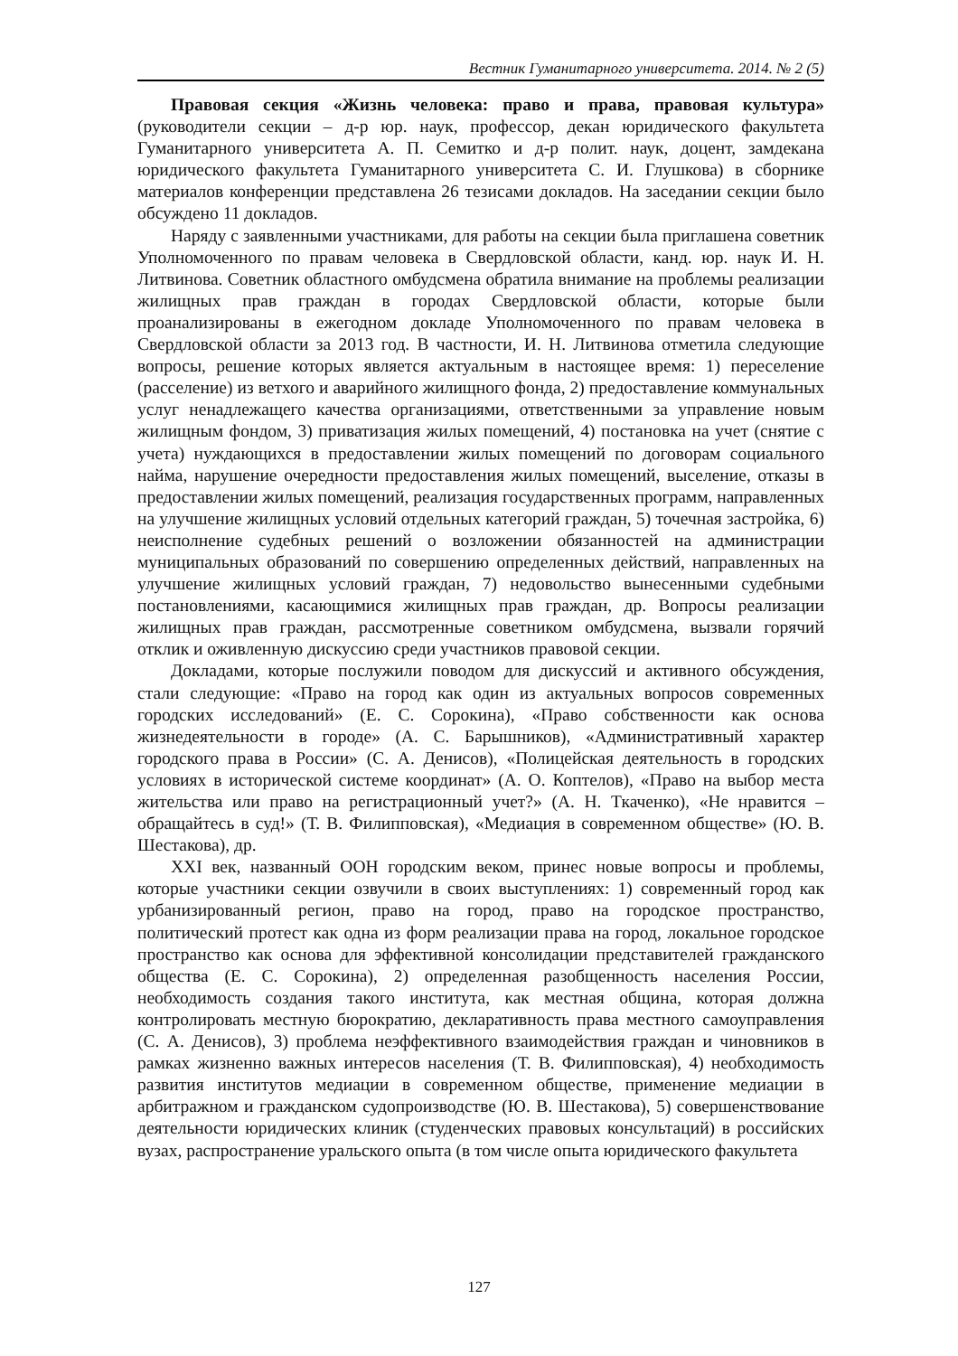Вестник Гуманитарного университета. 2014. № 2 (5)
Правовая секция «Жизнь человека: право и права, правовая культура» (руководители секции – д-р юр. наук, профессор, декан юридического факультета Гуманитарного университета А. П. Семитко и д-р полит. наук, доцент, замдекана юридического факультета Гуманитарного университета С. И. Глушкова) в сборнике материалов конференции представлена 26 тезисами докладов. На заседании секции было обсуждено 11 докладов.
Наряду с заявленными участниками, для работы на секции была приглашена советник Уполномоченного по правам человека в Свердловской области, канд. юр. наук И. Н. Литвинова. Советник областного омбудсмена обратила внимание на проблемы реализации жилищных прав граждан в городах Свердловской области, которые были проанализированы в ежегодном докладе Уполномоченного по правам человека в Свердловской области за 2013 год. В частности, И. Н. Литвинова отметила следующие вопросы, решение которых является актуальным в настоящее время: 1) переселение (расселение) из ветхого и аварийного жилищного фонда, 2) предоставление коммунальных услуг ненадлежащего качества организациями, ответственными за управление новым жилищным фондом, 3) приватизация жилых помещений, 4) постановка на учет (снятие с учета) нуждающихся в предоставлении жилых помещений по договорам социального найма, нарушение очередности предоставления жилых помещений, выселение, отказы в предоставлении жилых помещений, реализация государственных программ, направленных на улучшение жилищных условий отдельных категорий граждан, 5) точечная застройка, 6) неисполнение судебных решений о возложении обязанностей на администрации муниципальных образований по совершению определенных действий, направленных на улучшение жилищных условий граждан, 7) недовольство вынесенными судебными постановлениями, касающимися жилищных прав граждан, др. Вопросы реализации жилищных прав граждан, рассмотренные советником омбудсмена, вызвали горячий отклик и оживленную дискуссию среди участников правовой секции.
Докладами, которые послужили поводом для дискуссий и активного обсуждения, стали следующие: «Право на город как один из актуальных вопросов современных городских исследований» (Е. С. Сорокина), «Право собственности как основа жизнедеятельности в городе» (А. С. Барышников), «Административный характер городского права в России» (С. А. Денисов), «Полицейская деятельность в городских условиях в исторической системе координат» (А. О. Коптелов), «Право на выбор места жительства или право на регистрационный учет?» (А. Н. Ткаченко), «Не нравится – обращайтесь в суд!» (Т. В. Филипповская), «Медиация в современном обществе» (Ю. В. Шестакова), др.
XXI век, названный ООН городским веком, принес новые вопросы и проблемы, которые участники секции озвучили в своих выступлениях: 1) современный город как урбанизированный регион, право на город, право на городское пространство, политический протест как одна из форм реализации права на город, локальное городское пространство как основа для эффективной консолидации представителей гражданского общества (Е. С. Сорокина), 2) определенная разобщенность населения России, необходимость создания такого института, как местная община, которая должна контролировать местную бюрократию, декларативность права местного самоуправления (С. А. Денисов), 3) проблема неэффективного взаимодействия граждан и чиновников в рамках жизненно важных интересов населения (Т. В. Филипповская), 4) необходимость развития институтов медиации в современном обществе, применение медиации в арбитражном и гражданском судопроизводстве (Ю. В. Шестакова), 5) совершенствование деятельности юридических клиник (студенческих правовых консультаций) в российских вузах, распространение уральского опыта (в том числе опыта юридического факультета
127